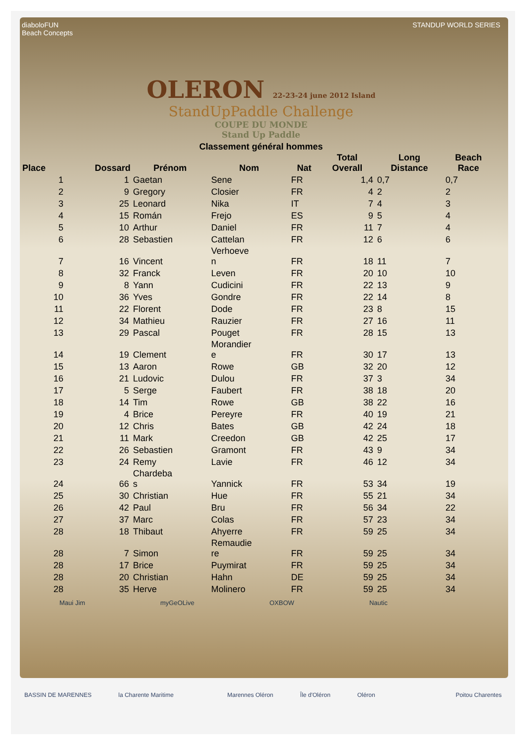diaboloFUN
Beach Concepts
STANDUP WORLD SERIES
OLERON 22-23-24 june 2012 Island
StandUpPaddle Challenge
COUPE DU MONDE
Stand Up Paddle
Classement général hommes
| Place | Dossard | Prénom | Nom | Nat | Total Overall | Long Distance | Beach Race |
| --- | --- | --- | --- | --- | --- | --- | --- |
| 1 | 1 | Gaetan | Sene | FR | 1,4 | 0,7 | 0,7 |
| 2 | 9 | Gregory | Closier | FR | 4 | 2 | 2 |
| 3 | 25 | Leonard | Nika | IT | 7 | 4 | 3 |
| 4 | 15 | Román | Frejo | ES | 9 | 5 | 4 |
| 5 | 10 | Arthur | Daniel | FR | 11 | 7 | 4 |
| 6 | 28 | Sebastien | Cattelan | FR | 12 | 6 | 6 |
| 7 | 16 | Vincent | Verhoeve n | FR | 18 | 11 | 7 |
| 8 | 32 | Franck | Leven | FR | 20 | 10 | 10 |
| 9 | 8 | Yann | Cudicini | FR | 22 | 13 | 9 |
| 10 | 36 | Yves | Gondre | FR | 22 | 14 | 8 |
| 11 | 22 | Florent | Dode | FR | 23 | 8 | 15 |
| 12 | 34 | Mathieu | Rauzier | FR | 27 | 16 | 11 |
| 13 | 29 | Pascal | Pouget | FR | 28 | 15 | 13 |
| 14 | 19 | Clement | Morandier e | FR | 30 | 17 | 13 |
| 15 | 13 | Aaron | Rowe | GB | 32 | 20 | 12 |
| 16 | 21 | Ludovic | Dulou | FR | 37 | 3 | 34 |
| 17 | 5 | Serge | Faubert | FR | 38 | 18 | 20 |
| 18 | 14 | Tim | Rowe | GB | 38 | 22 | 16 |
| 19 | 4 | Brice | Pereyre | FR | 40 | 19 | 21 |
| 20 | 12 | Chris | Bates | GB | 42 | 24 | 18 |
| 21 | 11 | Mark | Creedon | GB | 42 | 25 | 17 |
| 22 | 26 | Sebastien | Gramont | FR | 43 | 9 | 34 |
| 23 | 24 | Remy | Lavie | FR | 46 | 12 | 34 |
| 24 | 66 | Chardeba s | Yannick | FR | 53 | 34 | 19 |
| 25 | 30 | Christian | Hue | FR | 55 | 21 | 34 |
| 26 | 42 | Paul | Bru | FR | 56 | 34 | 22 |
| 27 | 37 | Marc | Colas | FR | 57 | 23 | 34 |
| 28 | 18 | Thibaut | Ahyerre | FR | 59 | 25 | 34 |
| 28 | 7 | Simon | Remaudie re | FR | 59 | 25 | 34 |
| 28 | 17 | Brice | Puymirat | FR | 59 | 25 | 34 |
| 28 | 20 | Christian | Hahn | DE | 59 | 25 | 34 |
| 28 | 35 | Herve | Molinero | FR | 59 | 25 | 34 |
Maui Jim myGeOLive OXBOW Nautic
BASSIN DE MARENNES la Charente Maritime Marennes Oléron Île d'Oléron Oléron Poitou Charentes